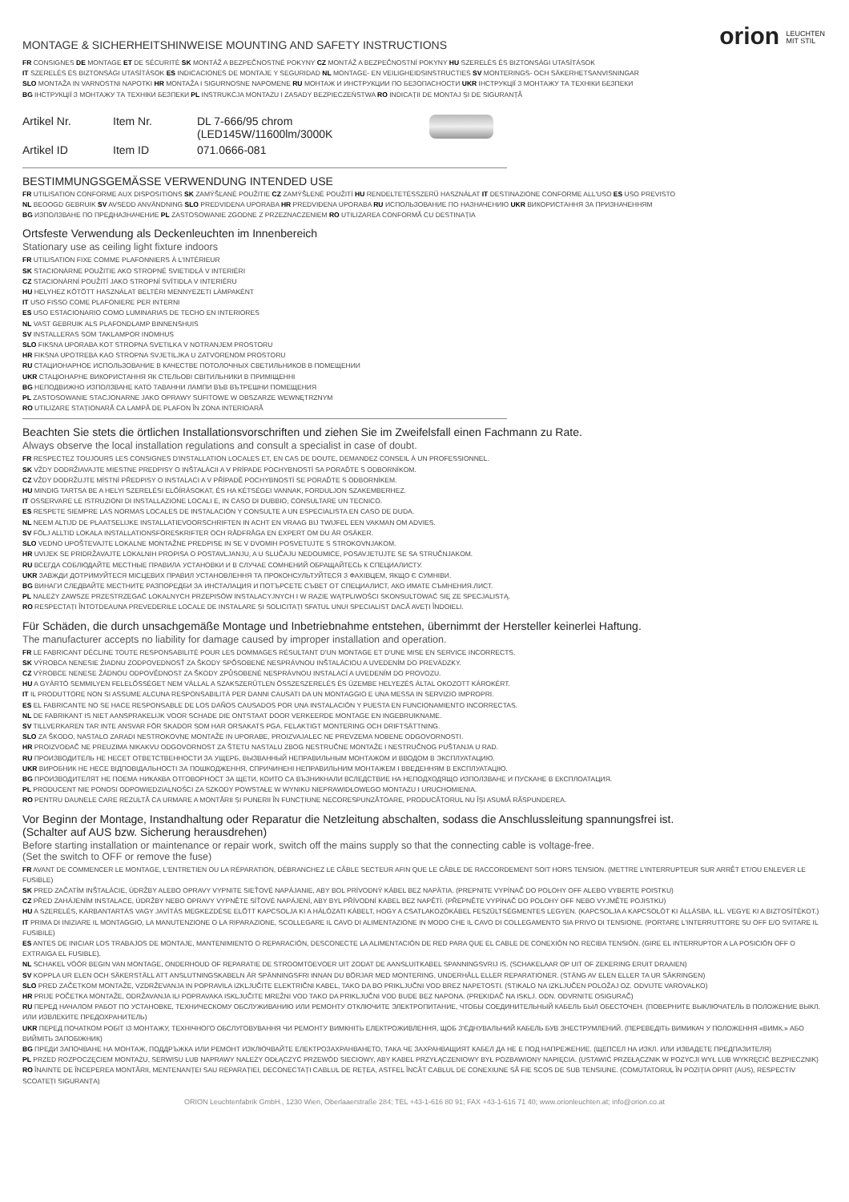orion LEUCHTEN
MIT STIL
MONTAGE & SICHERHEITSHINWEISE MOUNTING AND SAFETY INSTRUCTIONS
FR CONSIGNES DE MONTAGE ET DE SÉCURITÉ SK MONTÁŽ A BEZPEČNOSTNÉ POKYNY CZ MONTÁŽ A BEZPEČNOSTNÍ POKYNY HU SZERELÉS ÉS BIZTONSÁGI UTASÍTÁSOK
IT SZERELÉS ÉS BIZTONSÁGI UTASÍTÁSOK ES INDICACIONES DE MONTAJE Y SEGURIDAD NL MONTAGE- EN VEILIGHEIDSINSTRUCTIES SV MONTERINGS- OCH SÄKERHETSANVISNINGAR
SLO MONTAŽA IN VARNOSTNI NAPOTKI HR MONTAŽA I SIGURNOSNE NAPOMENE RU МОНТАЖ И ИНСТРУКЦИИ ПО БЕЗОПАСНОСТИ UKR ІНСТРУКЦІЇ З МОНТАЖУ ТА ТЕХНІКИ БЕЗПЕКИ
BG ІНСТРУКЦІЇ З МОНТАЖУ ТА ТЕХНІКИ БЕЗПЕКИ PL INSTRUKCJA MONTAŻU I ZASADY BEZPIECZEŃSTWA RO INDICAȚII DE MONTAJ ȘI DE SIGURANȚĂ
Artikel Nr.
Item Nr.
DL 7-666/95 chrom
(LED145W/11600lm/3000K
Artikel ID
Item ID
071.0666-081
BESTIMMUNGSGEMÄSSE VERWENDUNG INTENDED USE
FR UTILISATION CONFORME AUX DISPOSITIONS SK ZAMÝŠĽANÉ POUŽITIE CZ ZAMÝŠLENÉ POUŽITÍ HU RENDELTETÉSSZERŰ HASZNÁLAT IT DESTINAZIONE CONFORME ALL'USO ES USO PREVISTO
NL BEOOGD GEBRUIK SV AVSEDD ANVÄNDNING SLO PREDVIDENA UPORABA HR PREDVIĐENA UPORABA RU ИСПОЛЬЗОВАНИЕ ПО НАЗНАЧЕНИЮ UKR ВИКОРИСТАННЯ ЗА ПРИЗНАЧЕННЯМ
BG ИЗПОЛЗВАНЕ ПО ПРЕДНАЗНАЧЕНИЕ PL ZASTOSOWANIE ZGODNE Z PRZEZNACZENIEM RO UTILIZAREA CONFORMĂ CU DESTINAȚIA
Ortsfeste Verwendung als Deckenleuchten im Innenbereich
Stationary use as ceiling light fixture indoors
FR UTILISATION FIXE COMME PLAFONNIERS À L'INTÉRIEUR
SK STACIONÁRNE POUŽITIE AKO STROPNÉ SVIETIDLÁ V INTERIÉRI
CZ STACIONÁRNÍ POUŽITÍ JAKO STROPNÍ SVÍTIDLA V INTERIÉRU
HU HELYHEZ KÖTÖTT HASZNÁLAT BELTÉRI MENNYEZETI LÁMPAKÉNT
IT USO FISSO COME PLAFONIERE PER INTERNI
ES USO ESTACIONARIO COMO LUMINARIAS DE TECHO EN INTERIORES
NL VAST GEBRUIK ALS PLAFONDLAMP BINNENSHUIS
SV INSTALLERAS SOM TAKLAMPOR INOMHUS
SLO FIKSNA UPORABA KOT STROPNA SVETILKA V NOTRANJEM PROSTORU
HR FIKSNA UPOTREBA KAO STROPNA SVJETILJKA U ZATVORENOM PROSTORU
RU СТАЦИОНАРНОЕ ИСПОЛЬЗОВАНИЕ В КАЧЕСТВЕ ПОТОЛОЧНЫХ СВЕТИЛЬНИКОВ В ПОМЕЩЕНИИ
UKR СТАЦІОНАРНЕ ВИКОРИСТАННЯ ЯК СТЕЛЬОВІ СВІТИЛЬНИКИ В ПРИМІЩЕННІ
BG НЕПОДВИЖНО ИЗПОЛЗВАНЕ КАТО ТАВАННИ ЛАМПИ ВЪВ ВЪТРЕШНИ ПОМЕЩЕНИЯ
PL ZASTOSOWANIE STACJONARNE JAKO OPRAWY SUFITOWE W OBSZARZE WEWNĘTRZNYM
RO UTILIZARE STAȚIONARĂ CA LAMPĂ DE PLAFON ÎN ZONA INTERIOARĂ
Beachten Sie stets die örtlichen Installationsvorschriften und ziehen Sie im Zweifelsfall einen Fachmann zu Rate.
Always observe the local installation regulations and consult a specialist in case of doubt.
FR RESPECTEZ TOUJOURS LES CONSIGNES D'INSTALLATION LOCALES ET, EN CAS DE DOUTE, DEMANDEZ CONSEIL À UN PROFESSIONNEL.
SK VŽDY DODRŽIAVAJTE MIESTNE PREDPISY O INŠTALÁCII A V PRÍPADE POCHYBNOSTÍ SA PORAĎTE S ODBORNÍKOM.
CZ VŽDY DODRŽUJTE MÍSTNÍ PŘEDPISY O INSTALACI A V PŘÍPADĚ POCHYBNOSTÍ SE PORAĎTE S ODBORNÍKEM.
HU MINDIG TARTSA BE A HELYI SZERELÉSI ELŐÍRÁSOKAT, ÉS HA KÉTSÉGEI VANNAK, FORDULJON SZAKEMBERHEZ.
IT OSSERVARE LE ISTRUZIONI DI INSTALLAZIONE LOCALI E, IN CASO DI DUBBIO, CONSULTARE UN TECNICO.
ES RESPETE SIEMPRE LAS NORMAS LOCALES DE INSTALACIÓN Y CONSULTE A UN ESPECIALISTA EN CASO DE DUDA.
NL NEEM ALTIJD DE PLAATSELIJKE INSTALLATIEVOORSCHRIFTEN IN ACHT EN VRAAG BIJ TWIJFEL EEN VAKMAN OM ADVIES.
SV FÖLJ ALLTID LOKALA INSTALLATIONSFÖRESKRIFTER OCH RÅDFRÅGA EN EXPERT OM DU ÄR OSÄKER.
SLO VEDNO UPOŠTEVAJTE LOKALNE MONTAŽNE PREDPISE IN SE V DVOMIH POSVETUJTE S STROKOVNJAKOM.
HR UVIJEK SE PRIDRŽAVAJTE LOKALNIH PROPISA O POSTAVLJANJU, A U SLUČAJU NEDOUMICE, POSAVJETUJTE SE SA STRUČNJAKOM.
RU ВСЕГДА СОБЛЮДАЙТЕ МЕСТНЫЕ ПРАВИЛА УСТАНОВКИ И В СЛУЧАЕ СОМНЕНИЙ ОБРАЩАЙТЕСЬ К СПЕЦИАЛИСТУ.
UKR ЗАВЖДИ ДОТРИМУЙТЕСЯ МІСЦЕВИХ ПРАВИЛ УСТАНОВЛЕННЯ ТА ПРОКОНСУЛЬТУЙТЕСЯ З ФАХІВЦЕМ, ЯКЩО Є СУМНІВИ.
BG ВИНАГИ СЛЕДВАЙТЕ МЕСТНИТЕ РАЗПОРЕДБИ ЗА ИНСТАЛАЦИЯ И ПОТЪРСЕТЕ СЪВЕТ ОТ СПЕЦИАЛИСТ, АКО ИМАТЕ СЪМНЕНИЯ.ЛИСТ.
PL NALEŻY ZAWSZE PRZESTRZEGAĆ LOKALNYCH PRZEPISÓW INSTALACYJNYCH I W RAZIE WĄTPLIWOŚCI SKONSULTOWAĆ SIĘ ZE SPECJALISTĄ.
RO RESPECTAȚI ÎNTOTDEAUNA PREVEDERILE LOCALE DE INSTALARE ȘI SOLICITAȚI SFATUL UNUI SPECIALIST DACĂ AVEȚI ÎNDOIELI.
Für Schäden, die durch unsachgemäße Montage und Inbetriebnahme entstehen, übernimmt der Hersteller keinerlei Haftung.
The manufacturer accepts no liability for damage caused by improper installation and operation.
FR LE FABRICANT DÉCLINE TOUTE RESPONSABILITÉ POUR LES DOMMAGES RÉSULTANT D'UN MONTAGE ET D'UNE MISE EN SERVICE INCORRECTS.
SK VÝROBCA NENESIE ŽIADNU ZODPOVEDNOSŤ ZA ŠKODY SPÔSOBENÉ NESPRÁVNOU INŠTALÁCIOU A UVEDENÍM DO PREVÁDZKY.
CZ VÝROBCE NENESE ŽÁDNOU ODPOVĚDNOST ZA ŠKODY ZPŮSOBENÉ NESPRÁVNOU INSTALACÍ A UVEDENÍM DO PROVOZU.
HU A GYÁRTÓ SEMMILYEN FELELŐSSÉGET NEM VÁLLAL A SZAKSZERŰTLEN ÖSSZESZERELÉS ÉS ÜZEMBE HELYEZÉS ÁLTAL OKOZOTT KÁROKÉRT.
IT IL PRODUTTORE NON SI ASSUME ALCUNA RESPONSABILITÀ PER DANNI CAUSATI DA UN MONTAGGIO E UNA MESSA IN SERVIZIO IMPROPRI.
ES EL FABRICANTE NO SE HACE RESPONSABLE DE LOS DAÑOS CAUSADOS POR UNA INSTALACIÓN Y PUESTA EN FUNCIONAMIENTO INCORRECTAS.
NL DE FABRIKANT IS NIET AANSPRAKELIJK VOOR SCHADE DIE ONTSTAAT DOOR VERKEERDE MONTAGE EN INGEBRUIKNAME.
SV TILLVERKAREN TAR INTE ANSVAR FÖR SKADOR SOM HAR ORSAKATS PGA. FELAKTIGT MONTERING OCH DRIFTSÄTTNING.
SLO ZA ŠKODO, NASTALO ZARADI NESTROKOVNE MONTAŽE IN UPORABE, PROIZVAJALEC NE PREVZEMA NOBENE ODGOVORNOSTI.
HR PROIZVOĐAČ NE PREUZIMA NIKAKVU ODGOVORNOST ZA ŠTETU NASTALU ZBOG NESTRUČNE MONTAŽE I NESTRUČNOG PUŠTANJA U RAD.
RU ПРОИЗВОДИТЕЛЬ НЕ НЕСЕТ ОТВЕТСТВЕННОСТИ ЗА УЩЕРБ, ВЫЗВАННЫЙ НЕПРАВИЛЬНЫМ МОНТАЖОМ И ВВОДОМ В ЭКСПЛУАТАЦИЮ.
UKR ВИРОБНИК НЕ НЕСЕ ВІДПОВІДАЛЬНОСТІ ЗА ПОШКОДЖЕННЯ, СПРИЧИНЕНІ НЕПРАВИЛЬНИМ МОНТАЖЕМ І ВВЕДЕННЯМ В ЕКСПЛУАТАЦІЮ.
BG ПРОИЗВОДИТЕЛЯТ НЕ ПОЕМА НИКАКВА ОТГОВОРНОСТ ЗА ЩЕТИ, КОИТО СА ВЪЗНИКНАЛИ ВСЛЕДСТВИЕ НА НЕПОДХОДЯЩО ИЗПОЛЗВАНЕ И ПУСКАНЕ В ЕКСПЛОАТАЦИЯ.
PL PRODUCENT NIE PONOSI ODPOWIEDZIALNOŚCI ZA SZKODY POWSTAŁE W WYNIKU NIEPRAWIDŁOWEGO MONTAŻU I URUCHOMIENIA.
RO PENTRU DAUNELE CARE REZULTĂ CA URMARE A MONTĂRII ȘI PUNERII ÎN FUNCȚIUNE NECORESPUNZĂTOARE, PRODUCĂTORUL NU ÎȘI ASUMĂ RĂSPUNDEREA.
Vor Beginn der Montage, Instandhaltung oder Reparatur die Netzleitung abschalten, sodass die Anschlussleitung spannungsfrei ist.
(Schalter auf AUS bzw. Sicherung herausdrehen)
Before starting installation or maintenance or repair work, switch off the mains supply so that the connecting cable is voltage-free.
(Set the switch to OFF or remove the fuse)
FR AVANT DE COMMENCER LE MONTAGE, L'ENTRETIEN OU LA RÉPARATION, DÉBRANCHEZ LE CÂBLE SECTEUR AFIN QUE LE CÂBLE DE RACCORDEMENT SOIT HORS TENSION. (METTRE L'INTERRUPTEUR SUR ARRÊT ET/OU ENLEVER LE FUSIBLE)
SK PRED ZAČATÍM INŠTALÁCIE, ÚDRŽBY ALEBO OPRAVY VYPNITE SIEŤOVÉ NAPÁJANIE, ABY BOL PRÍVODNÝ KÁBEL BEZ NAPÄTIA. (PREPNITE VYPÍNAČ DO POLOHY OFF ALEBO VYBERTE POISTKU)
CZ PŘED ZAHÁJENÍM INSTALACE, ÚDRŽBY NEBO OPRAVY VYPNĚTE SÍŤOVÉ NAPÁJENÍ, ABY BYL PŘÍVODNÍ KABEL BEZ NAPĚTÍ. (PŘEPNĚTE VYPÍNAČ DO POLOHY OFF NEBO VYJMĚTE POJISTKU)
HU A SZERELÉS, KARBANTARTÁS VAGY JAVÍTÁS MEGKEZDÉSE ELŐTT KAPCSOLJA KI A HÁLÓZATI KÁBELT, HOGY A CSATLAKOZÓKÁBEL FESZÜLTSÉGMENTES LEGYEN. (KAPCSOLJA A KAPCSOLÓT KI ÁLLÁSBA, ILL. VEGYE KI A BIZTOSÍTÉKOT.)
IT PRIMA DI INIZIARE IL MONTAGGIO, LA MANUTENZIONE O LA RIPARAZIONE, SCOLLEGARE IL CAVO DI ALIMENTAZIONE IN MODO CHE IL CAVO DI COLLEGAMENTO SIA PRIVO DI TENSIONE. (PORTARE L'INTERRUTTORE SU OFF E/O SVITARE IL FUSIBILE)
ES ANTES DE INICIAR LOS TRABAJOS DE MONTAJE, MANTENIMIENTO O REPARACIÓN, DESCONECTE LA ALIMENTACIÓN DE RED PARA QUE EL CABLE DE CONEXIÓN NO RECIBA TENSIÓN. (GIRE EL INTERRUPTOR A LA POSICIÓN OFF O EXTRAIGA EL FUSIBLE).
NL SCHAKEL VÓÓR BEGIN VAN MONTAGE, ONDERHOUD OF REPARATIE DE STROOMTOEVOER UIT ZODAT DE AANSLUITKABEL SPANNINGSVRIJ IS. (SCHAKELAAR OP UIT OF ZEKERING ERUIT DRAAIEN)
SV KOPPLA UR ELEN OCH SÄKERSTÄLL ATT ANSLUTNINGSKABELN ÄR SPÄNNINGSFRI INNAN DU BÖRJAR MED MONTERING, UNDERHÅLL ELLER REPARATIONER. (STÄNG AV ELEN ELLER TA UR SÄKRINGEN)
SLO PRED ZAČETKOM MONTAŽE, VZDRŽEVANJA IN POPRAVILA IZKLJUČITE ELEKTRIČNI KABEL, TAKO DA BO PRIKLJUČNI VOD BREZ NAPETOSTI. (STIKALO NA IZKLJUČEN POLOŽAJ OZ. ODVIJTE VAROVALKO)
HR PRIJE POČETKA MONTAŽE, ODRŽAVANJA ILI POPRAVAKA ISKLJUČITE MREŽNI VOD TAKO DA PRIKLJUČNI VOD BUDE BEZ NAPONA. (PREKIDAČ NA ISKLJ. ODN. ODVRNITE OSIGURAČ)
RU ПЕРЕД НАЧАЛОМ РАБОТ ПО УСТАНОВКЕ, ТЕХНИЧЕСКОМУ ОБСЛУЖИВАНИЮ ИЛИ РЕМОНТУ ОТКЛЮЧИТЕ ЭЛЕКТРОПИТАНИЕ, ЧТОБЫ СОЕДИНИТЕЛЬНЫЙ КАБЕЛЬ БЫЛ ОБЕСТОЧЕН. (ПОВЕРНИТЕ ВЫКЛЮЧАТЕЛЬ В ПОЛОЖЕНИЕ ВЫКЛ. ИЛИ ИЗВЛЕКИТЕ ПРЕДОХРАНИТЕЛЬ)
UKR ПЕРЕД ПОЧАТКОМ РОБІТ ІЗ МОНТАЖУ, ТЕХНІЧНОГО ОБСЛУГОВУВАННЯ ЧИ РЕМОНТУ ВИМКНІТЬ ЕЛЕКТРОЖИВЛЕННЯ, ЩОБ З'ЄДНУВАЛЬНИЙ КАБЕЛЬ БУВ ЗНЕСТРУМЛЕНИЙ. (ПЕРЕВЕДІТЬ ВИМИКАЧ У ПОЛОЖЕННЯ «ВИМК.» АБО ВИЙМІТЬ ЗАПОБІЖНИК)
BG ПРЕДИ ЗАПОЧВАНЕ НА МОНТАЖ, ПОДДРЪЖКА ИЛИ РЕМОНТ ИЗКЛЮЧВАЙТЕ ЕЛЕКТРОЗАХРАНВАНЕТО, ТАКА ЧЕ ЗАХРАНВАЩИЯТ КАБЕЛ ДА НЕ Е ПОД НАПРЕЖЕНИЕ. (ЩЕПСЕЛ НА ИЗКЛ. ИЛИ ИЗВАДЕТЕ ПРЕДПАЗИТЕЛЯ)
PL PRZED ROZPOCZĘCIEM MONTAŻU, SERWISU LUB NAPRAWY NALEŻY ODŁĄCZYĆ PRZEWÓD SIECIOWY, ABY KABEL PRZYŁĄCZENIOWY BYŁ POZBAWIONY NAPIĘCIA. (USTAWIĆ PRZEŁĄCZNIK W POZYCJI WYŁ LUB WYKRĘCIĆ BEZPIECZNIK)
RO ÎNAINTE DE ÎNCEPEREA MONTĂRII, MENTENANȚEI SAU REPARAȚIEI, DECONECTAȚI CABLUL DE REȚEA, ASTFEL ÎNCÂT CABLUL DE CONEXIUNE SĂ FIE SCOS DE SUB TENSIUNE. (COMUTATORUL ÎN POZIȚIA OPRIT (AUS), RESPECTIV SCOATEȚI SIGURANȚA)
ORION Leuchtenfabrik GmbH., 1230 Wien, Oberlaaerstraße 284; TEL +43-1-616 80 91; FAX +43-1-616 71 40; www.orionleuchten.at; info@orion.co.at